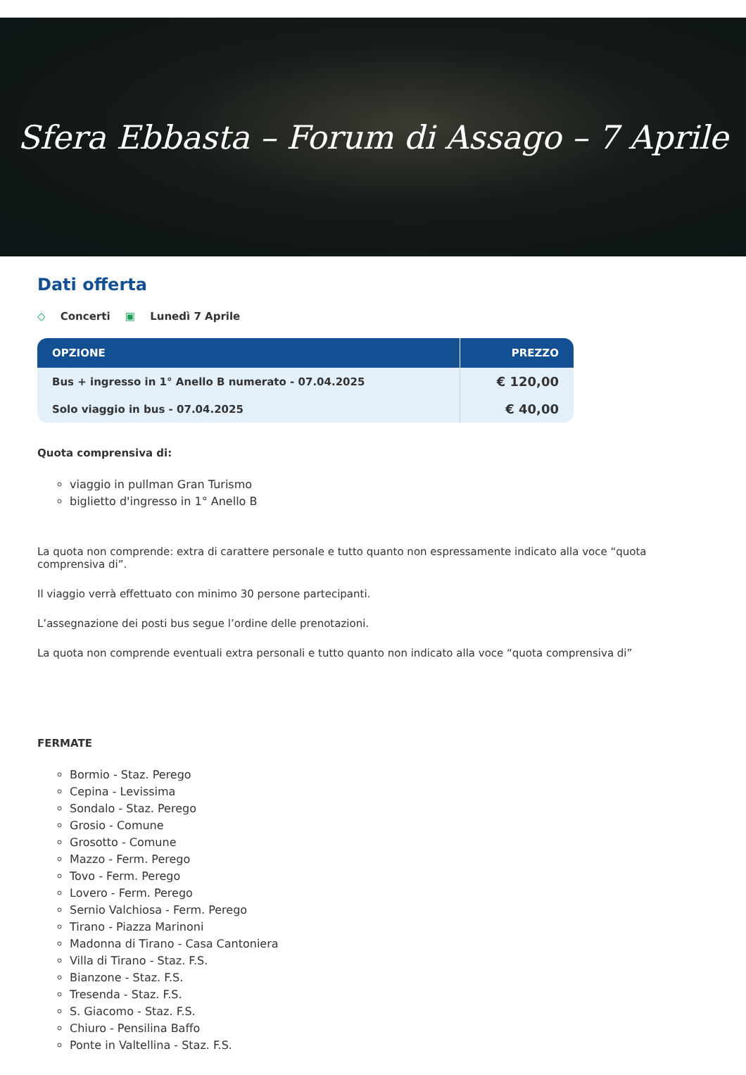Sfera Ebbasta – Forum di Assago – 7 Aprile
Dati offerta
◇ Concerti ▣ Lunedì 7 Aprile
| OPZIONE | PREZZO |
| --- | --- |
| Bus + ingresso in 1° Anello B numerato - 07.04.2025 | € 120,00 |
| Solo viaggio in bus - 07.04.2025 | € 40,00 |
Quota comprensiva di:
viaggio in pullman Gran Turismo
biglietto d'ingresso in 1° Anello B
La quota non comprende: extra di carattere personale e tutto quanto non espressamente indicato alla voce “quota comprensiva di”.
Il viaggio verrà effettuato con minimo 30 persone partecipanti.
L’assegnazione dei posti bus segue l’ordine delle prenotazioni.
La quota non comprende eventuali extra personali e tutto quanto non indicato alla voce “quota comprensiva di”
FERMATE
Bormio - Staz. Perego
Cepina - Levissima
Sondalo - Staz. Perego
Grosio - Comune
Grosotto - Comune
Mazzo - Ferm. Perego
Tovo - Ferm. Perego
Lovero - Ferm. Perego
Sernio Valchiosa - Ferm. Perego
Tirano - Piazza Marinoni
Madonna di Tirano - Casa Cantoniera
Villa di Tirano - Staz. F.S.
Bianzone - Staz. F.S.
Tresenda - Staz. F.S.
S. Giacomo - Staz. F.S.
Chiuro - Pensilina Baffo
Ponte in Valtellina - Staz. F.S.